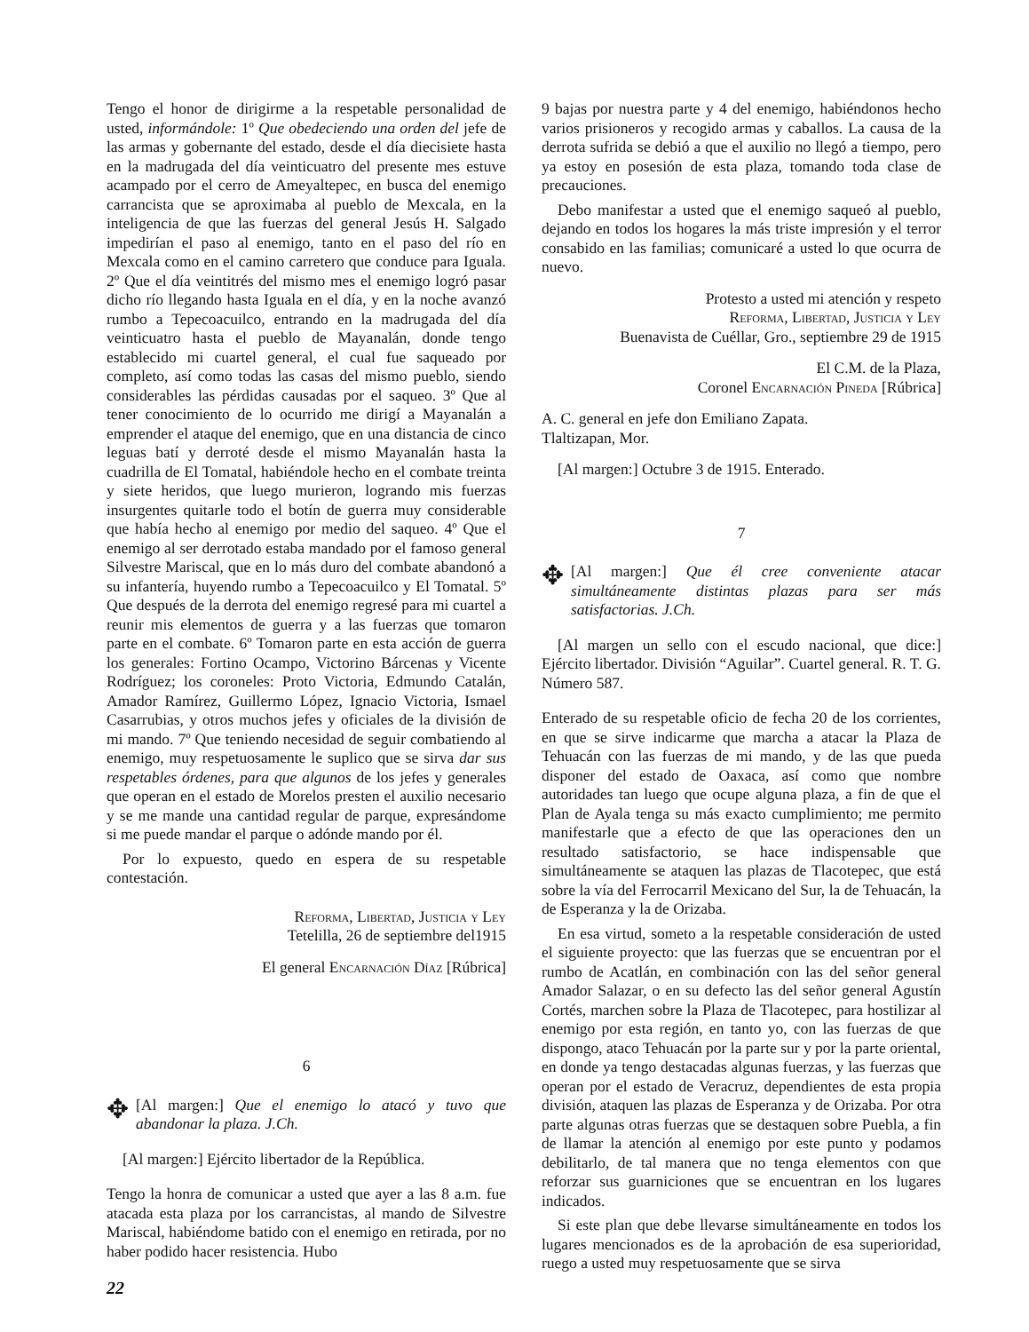Tengo el honor de dirigirme a la respetable personalidad de usted, informándole: 1º Que obedeciendo una orden del jefe de las armas y gobernante del estado, desde el día diecisiete hasta en la madrugada del día veinticuatro del presente mes estuve acampado por el cerro de Ameyaltepec, en busca del enemigo carrancista que se aproximaba al pueblo de Mexcala, en la inteligencia de que las fuerzas del general Jesús H. Salgado impedirían el paso al enemigo, tanto en el paso del río en Mexcala como en el camino carretero que conduce para Iguala. 2º Que el día veintitrés del mismo mes el enemigo logró pasar dicho río llegando hasta Iguala en el día, y en la noche avanzó rumbo a Tepecoacuilco, entrando en la madrugada del día veinticuatro hasta el pueblo de Mayanalán, donde tengo establecido mi cuartel general, el cual fue saqueado por completo, así como todas las casas del mismo pueblo, siendo considerables las pérdidas causadas por el saqueo. 3º Que al tener conocimiento de lo ocurrido me dirigí a Mayanalán a emprender el ataque del enemigo, que en una distancia de cinco leguas batí y derroté desde el mismo Mayanalán hasta la cuadrilla de El Tomatal, habiéndole hecho en el combate treinta y siete heridos, que luego murieron, logrando mis fuerzas insurgentes quitarle todo el botín de guerra muy considerable que había hecho al enemigo por medio del saqueo. 4º Que el enemigo al ser derrotado estaba mandado por el famoso general Silvestre Mariscal, que en lo más duro del combate abandonó a su infantería, huyendo rumbo a Tepecoacuilco y El Tomatal. 5º Que después de la derrota del enemigo regresé para mi cuartel a reunir mis elementos de guerra y a las fuerzas que tomaron parte en el combate. 6º Tomaron parte en esta acción de guerra los generales: Fortino Ocampo, Victorino Bárcenas y Vicente Rodríguez; los coroneles: Proto Victoria, Edmundo Catalán, Amador Ramírez, Guillermo López, Ignacio Victoria, Ismael Casarrubias, y otros muchos jefes y oficiales de la división de mi mando. 7º Que teniendo necesidad de seguir combatiendo al enemigo, muy respetuosamente le suplico que se sirva dar sus respetables órdenes, para que algunos de los jefes y generales que operan en el estado de Morelos presten el auxilio necesario y se me mande una cantidad regular de parque, expresándome si me puede mandar el parque o adónde mando por él.
Por lo expuesto, quedo en espera de su respetable contestación.
Reforma, Libertad, Justicia y Ley
Tetelilla, 26 de septiembre del1915
El general Encarnación Díaz [Rúbrica]
6
✥
[Al margen:] Que el enemigo lo atacó y tuvo que abandonar la plaza. J.Ch.
[Al margen:] Ejército libertador de la República.
Tengo la honra de comunicar a usted que ayer a las 8 a.m. fue atacada esta plaza por los carrancistas, al mando de Silvestre Mariscal, habiéndome batido con el enemigo en retirada, por no haber podido hacer resistencia. Hubo
9 bajas por nuestra parte y 4 del enemigo, habiéndonos hecho varios prisioneros y recogido armas y caballos. La causa de la derrota sufrida se debió a que el auxilio no llegó a tiempo, pero ya estoy en posesión de esta plaza, tomando toda clase de precauciones.
Debo manifestar a usted que el enemigo saqueó al pueblo, dejando en todos los hogares la más triste impresión y el terror consabido en las familias; comunicaré a usted lo que ocurra de nuevo.
Protesto a usted mi atención y respeto
Reforma, Libertad, Justicia y Ley
Buenavista de Cuéllar, Gro., septiembre 29 de 1915
El C.M. de la Plaza,
Coronel Encarnación Pineda [Rúbrica]
A. C. general en jefe don Emiliano Zapata.
Tlaltizapan, Mor.
[Al margen:] Octubre 3 de 1915. Enterado.
7
✥
[Al margen:] Que él cree conveniente atacar simultáneamente distintas plazas para ser más satisfactorias. J.Ch.
[Al margen un sello con el escudo nacional, que dice:] Ejército libertador. División “Aguilar”. Cuartel general. R. T. G. Número 587.
Enterado de su respetable oficio de fecha 20 de los corrientes, en que se sirve indicarme que marcha a atacar la Plaza de Tehuacán con las fuerzas de mi mando, y de las que pueda disponer del estado de Oaxaca, así como que nombre autoridades tan luego que ocupe alguna plaza, a fin de que el Plan de Ayala tenga su más exacto cumplimiento; me permito manifestarle que a efecto de que las operaciones den un resultado satisfactorio, se hace indispensable que simultáneamente se ataquen las plazas de Tlacotepec, que está sobre la vía del Ferrocarril Mexicano del Sur, la de Tehuacán, la de Esperanza y la de Orizaba.
En esa virtud, someto a la respetable consideración de usted el siguiente proyecto: que las fuerzas que se encuentran por el rumbo de Acatlán, en combinación con las del señor general Amador Salazar, o en su defecto las del señor general Agustín Cortés, marchen sobre la Plaza de Tlacotepec, para hostilizar al enemigo por esta región, en tanto yo, con las fuerzas de que dispongo, ataco Tehuacán por la parte sur y por la parte oriental, en donde ya tengo destacadas algunas fuerzas, y las fuerzas que operan por el estado de Veracruz, dependientes de esta propia división, ataquen las plazas de Esperanza y de Orizaba. Por otra parte algunas otras fuerzas que se destaquen sobre Puebla, a fin de llamar la atención al enemigo por este punto y podamos debilitarlo, de tal manera que no tenga elementos con que reforzar sus guarniciones que se encuentran en los lugares indicados.
Si este plan que debe llevarse simultáneamente en todos los lugares mencionados es de la aprobación de esa superioridad, ruego a usted muy respetuosamente que se sirva
22